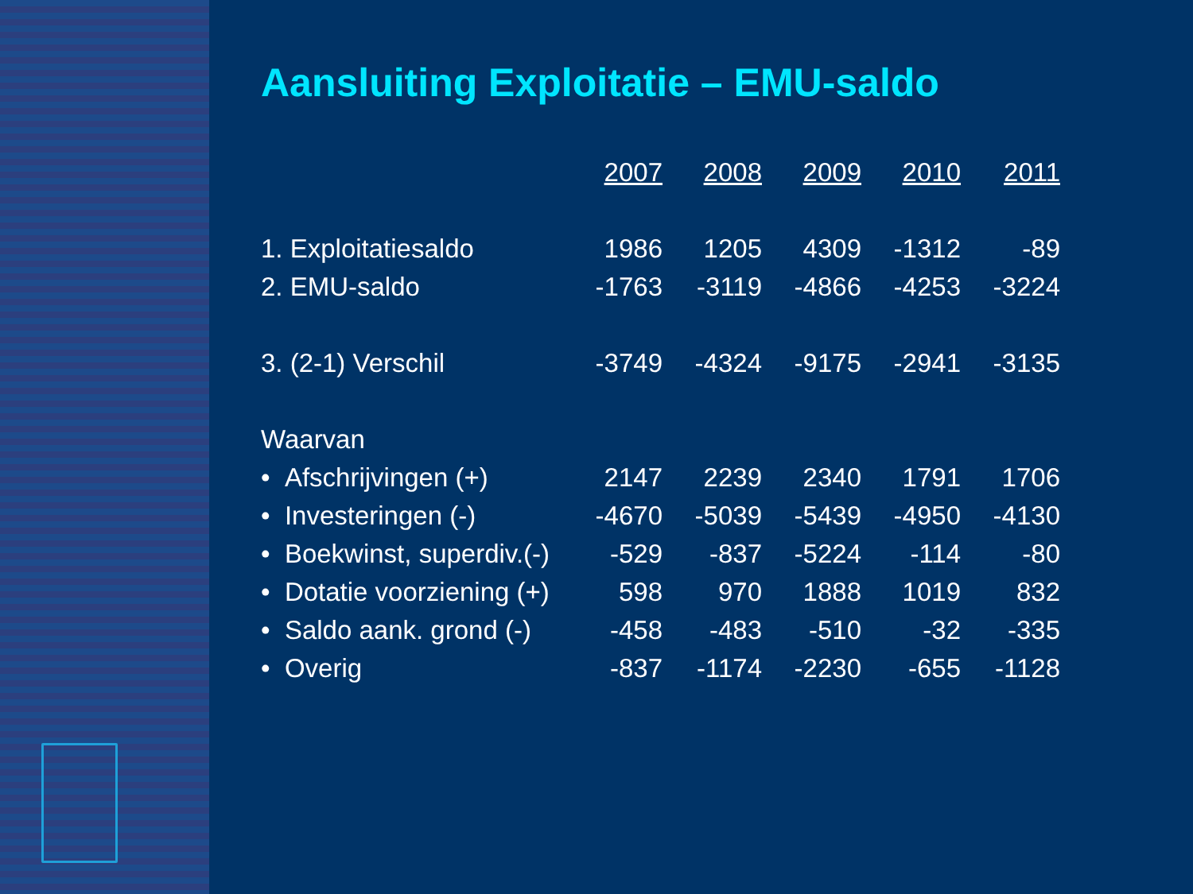Aansluiting Exploitatie – EMU-saldo
| | 2007 | 2008 | 2009 | 2010 | 2011 |
| 1. Exploitatiesaldo | 1986 | 1205 | 4309 | -1312 | -89 |
| 2. EMU-saldo | -1763 | -3119 | -4866 | -4253 | -3224 |
| 3. (2-1) Verschil | -3749 | -4324 | -9175 | -2941 | -3135 |
| Waarvan | | | | | |
| • Afschrijvingen (+) | 2147 | 2239 | 2340 | 1791 | 1706 |
| • Investeringen (-) | -4670 | -5039 | -5439 | -4950 | -4130 |
| • Boekwinst, superdiv.(-) | -529 | -837 | -5224 | -114 | -80 |
| • Dotatie voorziening (+) | 598 | 970 | 1888 | 1019 | 832 |
| • Saldo aank. grond (-) | -458 | -483 | -510 | -32 | -335 |
| • Overig | -837 | -1174 | -2230 | -655 | -1128 |